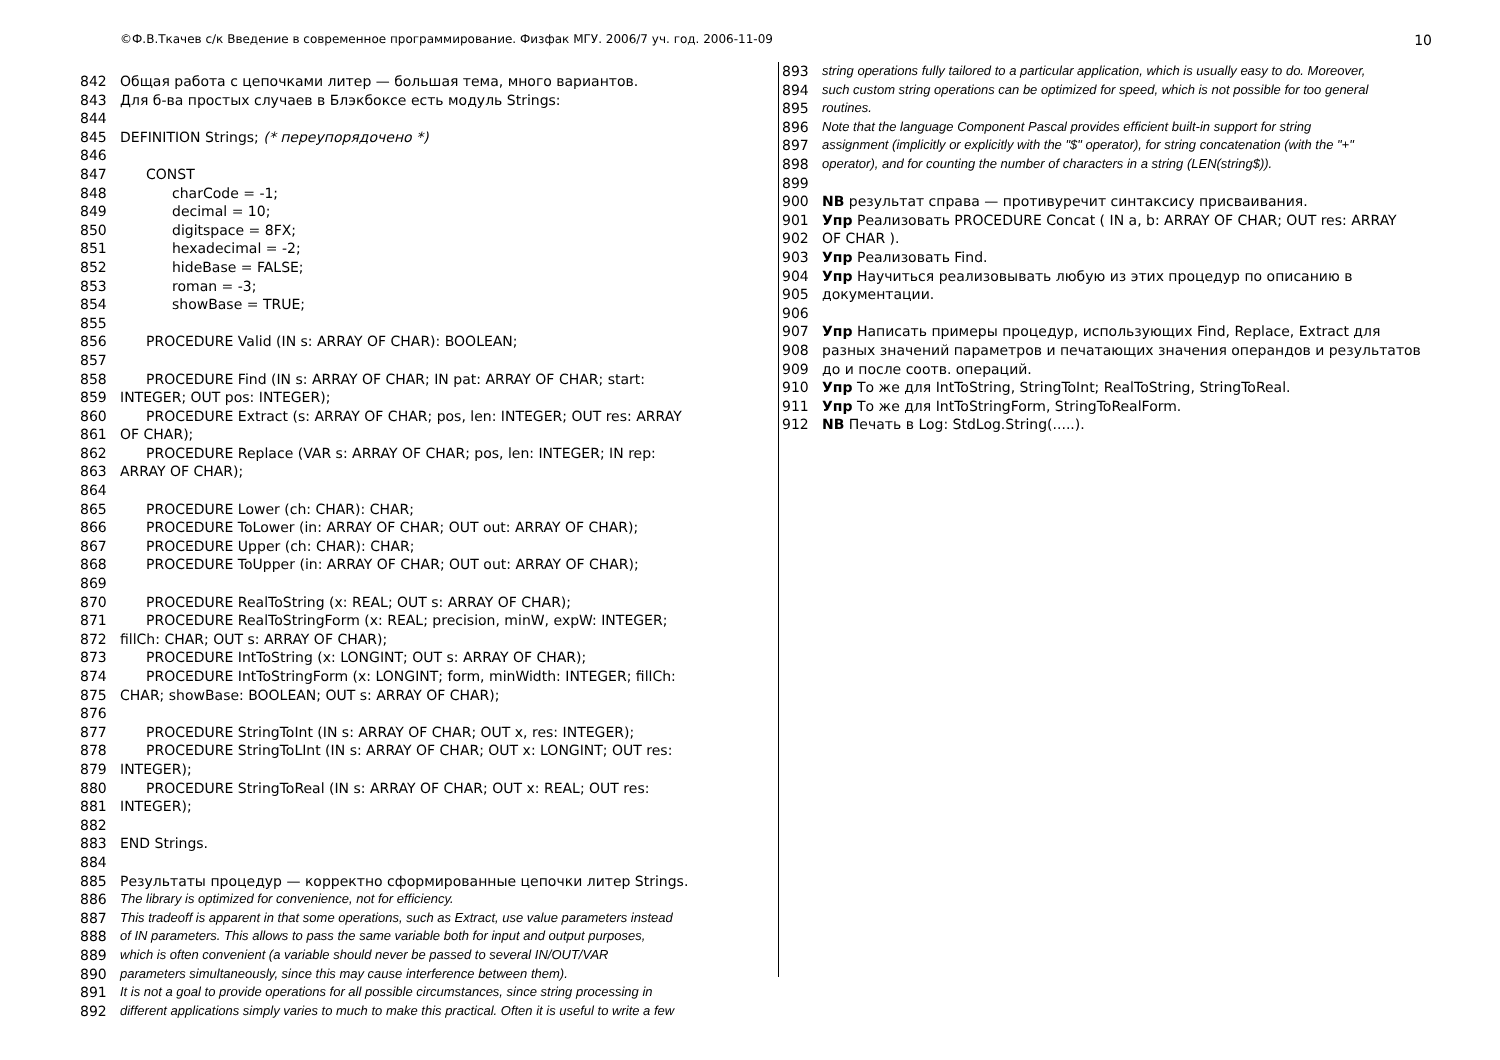©Ф.В.Ткачев с/к Введение в современное программирование. Физфак МГУ. 2006/7 уч. год. 2006-11-09 10
842 Общая работа с цепочками литер — большая тема, много вариантов.
843 Для б-ва простых случаев в Блэкбоксе есть модуль Strings:
844
845 DEFINITION Strings; (* переупорядочено *)
846
847 CONST
848 charCode = -1;
849 decimal = 10;
850 digitspace = 8FX;
851 hexadecimal = -2;
852 hideBase = FALSE;
853 roman = -3;
854 showBase = TRUE;
855
856 PROCEDURE Valid (IN s: ARRAY OF CHAR): BOOLEAN;
857
858 PROCEDURE Find (IN s: ARRAY OF CHAR; IN pat: ARRAY OF CHAR; start:
859 INTEGER; OUT pos: INTEGER);
860 PROCEDURE Extract (s: ARRAY OF CHAR; pos, len: INTEGER; OUT res: ARRAY
861 OF CHAR);
862 PROCEDURE Replace (VAR s: ARRAY OF CHAR; pos, len: INTEGER; IN rep:
863 ARRAY OF CHAR);
864
865 PROCEDURE Lower (ch: CHAR): CHAR;
866 PROCEDURE ToLower (in: ARRAY OF CHAR; OUT out: ARRAY OF CHAR);
867 PROCEDURE Upper (ch: CHAR): CHAR;
868 PROCEDURE ToUpper (in: ARRAY OF CHAR; OUT out: ARRAY OF CHAR);
869
870 PROCEDURE RealToString (x: REAL; OUT s: ARRAY OF CHAR);
871 PROCEDURE RealToStringForm (x: REAL; precision, minW, expW: INTEGER;
872 fillCh: CHAR; OUT s: ARRAY OF CHAR);
873 PROCEDURE IntToString (x: LONGINT; OUT s: ARRAY OF CHAR);
874 PROCEDURE IntToStringForm (x: LONGINT; form, minWidth: INTEGER; fillCh:
875 CHAR; showBase: BOOLEAN; OUT s: ARRAY OF CHAR);
876
877 PROCEDURE StringToInt (IN s: ARRAY OF CHAR; OUT x, res: INTEGER);
878 PROCEDURE StringToLInt (IN s: ARRAY OF CHAR; OUT x: LONGINT; OUT res:
879 INTEGER);
880 PROCEDURE StringToReal (IN s: ARRAY OF CHAR; OUT x: REAL; OUT res:
881 INTEGER);
882
883 END Strings.
884
885 Результаты процедур — корректно сформированные цепочки литер Strings.
886 The library is optimized for convenience, not for efficiency.
887 This tradeoff is apparent in that some operations, such as Extract, use value parameters instead
888 of IN parameters. This allows to pass the same variable both for input and output purposes,
889 which is often convenient (a variable should never be passed to several IN/OUT/VAR
890 parameters simultaneously, since this may cause interference between them).
891 It is not a goal to provide operations for all possible circumstances, since string processing in
892 different applications simply varies to much to make this practical. Often it is useful to write a few
893 string operations fully tailored to a particular application, which is usually easy to do. Moreover,
894 such custom string operations can be optimized for speed, which is not possible for too general
895 routines.
896 Note that the language Component Pascal provides efficient built-in support for string
897 assignment (implicitly or explicitly with the "$" operator), for string concatenation (with the "+"
898 operator), and for counting the number of characters in a string (LEN(string$)).
899
900 NB результат справа — противуречит синтаксису присваивания.
901 Упр Реализовать PROCEDURE Concat ( IN a, b: ARRAY OF CHAR; OUT res: ARRAY
902 OF CHAR ).
903 Упр Реализовать Find.
904 Упр Научиться реализовывать любую из этих процедур по описанию в
905 документации.
906
907 Упр Написать примеры процедур, использующих Find, Replace, Extract для
908 разных значений параметров и печатающих значения операндов и результатов
909 до и после соотв. операций.
910 Упр То же для IntToString, StringToInt; RealToString, StringToReal.
911 Упр То же для IntToStringForm, StringToRealForm.
912 NB Печать в Log: StdLog.String(.....).